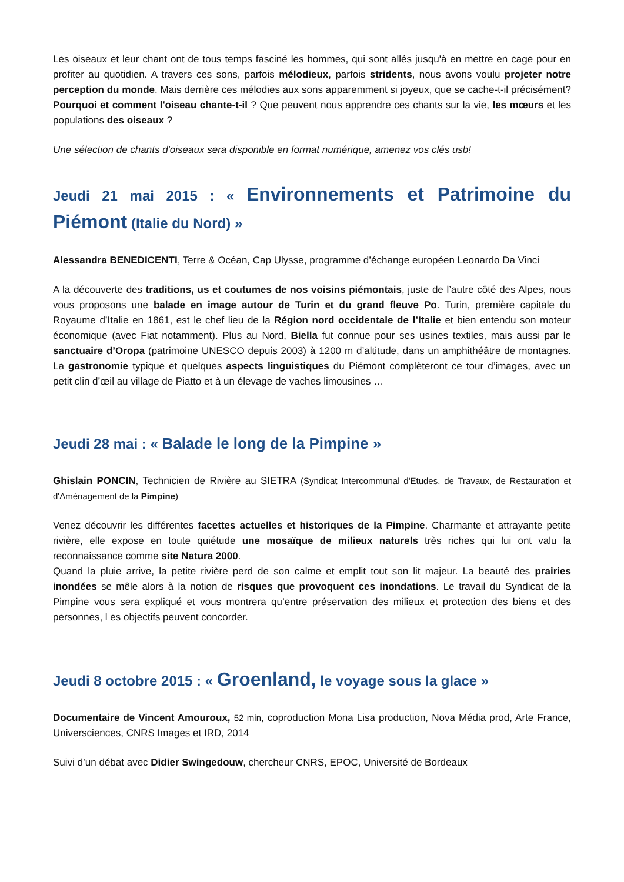Les oiseaux et leur chant ont de tous temps fasciné les hommes, qui sont allés jusqu'à en mettre en cage pour en profiter au quotidien. A travers ces sons, parfois mélodieux, parfois stridents, nous avons voulu projeter notre perception du monde. Mais derrière ces mélodies aux sons apparemment si joyeux, que se cache-t-il précisément? Pourquoi et comment l'oiseau chante-t-il ? Que peuvent nous apprendre ces chants sur la vie, les mœurs et les populations des oiseaux ?
Une sélection de chants d'oiseaux sera disponible en format numérique, amenez vos clés usb!
Jeudi 21 mai 2015 : « Environnements et Patrimoine du Piémont (Italie du Nord) »
Alessandra BENEDICENTI, Terre & Océan, Cap Ulysse, programme d’échange européen Leonardo Da Vinci
A la découverte des traditions, us et coutumes de nos voisins piémontais, juste de l’autre côté des Alpes, nous vous proposons une balade en image autour de Turin et du grand fleuve Po. Turin, première capitale du Royaume d’Italie en 1861, est le chef lieu de la Région nord occidentale de l’Italie et bien entendu son moteur économique (avec Fiat notamment). Plus au Nord, Biella fut connue pour ses usines textiles, mais aussi par le sanctuaire d’Oropa (patrimoine UNESCO depuis 2003) à 1200 m d’altitude, dans un amphithéâtre de montagnes. La gastronomie typique et quelques aspects linguistiques du Piémont complèteront ce tour d’images, avec un petit clin d’œil au village de Piatto et à un élevage de vaches limousines …
Jeudi 28 mai : « Balade le long de la Pimpine »
Ghislain PONCIN, Technicien de Rivière au SIETRA (Syndicat Intercommunal d'Etudes, de Travaux, de Restauration et d'Aménagement de la Pimpine)
Venez découvrir les différentes facettes actuelles et historiques de la Pimpine. Charmante et attrayante petite rivière, elle expose en toute quiétude une mosaïque de milieux naturels très riches qui lui ont valu la reconnaissance comme site Natura 2000.
Quand la pluie arrive, la petite rivière perd de son calme et emplit tout son lit majeur. La beauté des prairies inondées se mêle alors à la notion de risques que provoquent ces inondations. Le travail du Syndicat de la Pimpine vous sera expliqué et vous montrera qu’entre préservation des milieux et protection des biens et des personnes, l es objectifs peuvent concorder.
Jeudi 8 octobre 2015 : « Groenland, le voyage sous la glace »
Documentaire de Vincent Amouroux, 52 min, coproduction Mona Lisa production, Nova Média prod, Arte France, Universciences, CNRS Images et IRD, 2014
Suivi d’un débat avec Didier Swingedouw, chercheur CNRS, EPOC, Université de Bordeaux